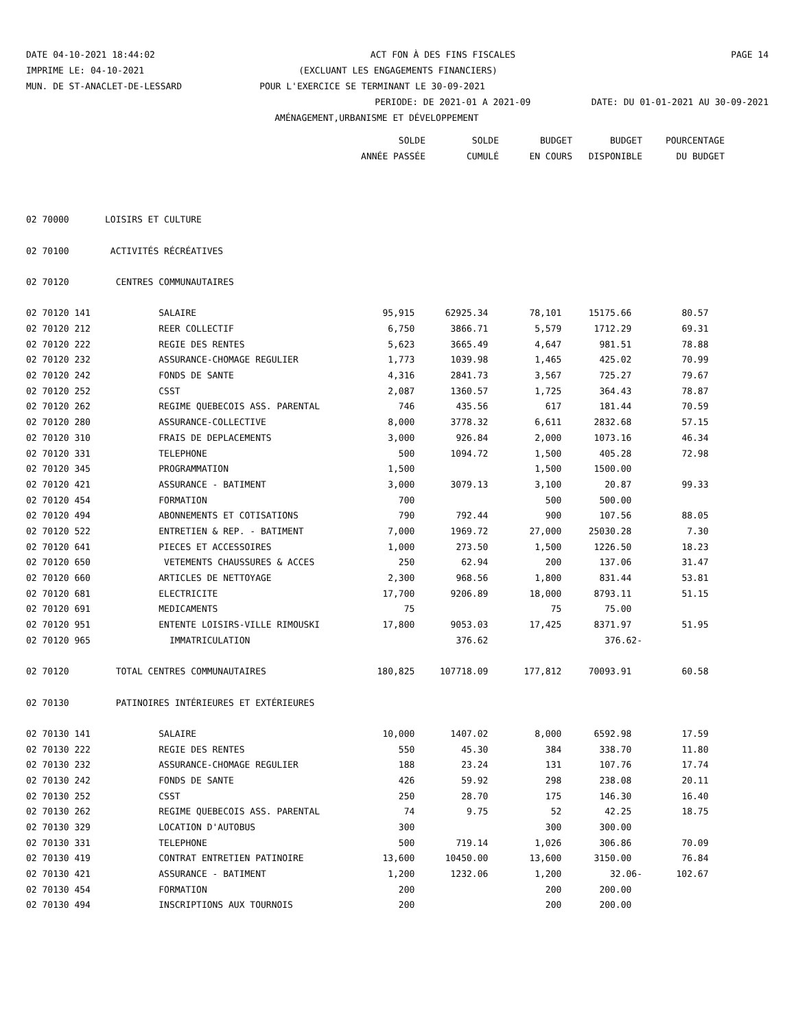DATE 04-10-2021 18:44:02 ACT FON À DES FINS FISCALES PAGE 14
IMPRIME LE: 04-10-2021 (EXCLUANT LES ENGAGEMENTS FINANCIERS)
MUN. DE ST-ANACLET-DE-LESSARD POUR L'EXERCICE SE TERMINANT LE 30-09-2021
PERIODE: DE 2021-01 A 2021-09 DATE: DU 01-01-2021 AU 30-09-2021
AMÉNAGEMENT,URBANISME ET DÉVELOPPEMENT
| | | SOLDE | SOLDE | BUDGET | BUDGET | POURCENTAGE |
| --- | --- | --- | --- | --- | --- | --- |
| | | ANNÉE PASSÉE | CUMULÉ | EN COURS | DISPONIBLE | DU BUDGET |
| 02 70000 | LOISIRS ET CULTURE | | | | | |
| 02 70100 | ACTIVITÉS RÉCRÉATIVES | | | | | |
| 02 70120 | CENTRES COMMUNAUTAIRES | | | | | |
| 02 70120 141 | SALAIRE | 95,915 | 62925.34 | 78,101 | 15175.66 | 80.57 |
| 02 70120 212 | REER COLLECTIF | 6,750 | 3866.71 | 5,579 | 1712.29 | 69.31 |
| 02 70120 222 | REGIE DES RENTES | 5,623 | 3665.49 | 4,647 | 981.51 | 78.88 |
| 02 70120 232 | ASSURANCE-CHOMAGE REGULIER | 1,773 | 1039.98 | 1,465 | 425.02 | 70.99 |
| 02 70120 242 | FONDS DE SANTE | 4,316 | 2841.73 | 3,567 | 725.27 | 79.67 |
| 02 70120 252 | CSST | 2,087 | 1360.57 | 1,725 | 364.43 | 78.87 |
| 02 70120 262 | REGIME QUEBECOIS ASS. PARENTAL | 746 | 435.56 | 617 | 181.44 | 70.59 |
| 02 70120 280 | ASSURANCE-COLLECTIVE | 8,000 | 3778.32 | 6,611 | 2832.68 | 57.15 |
| 02 70120 310 | FRAIS DE DEPLACEMENTS | 3,000 | 926.84 | 2,000 | 1073.16 | 46.34 |
| 02 70120 331 | TELEPHONE | 500 | 1094.72 | 1,500 | 405.28 | 72.98 |
| 02 70120 345 | PROGRAMMATION | 1,500 | | 1,500 | 1500.00 | |
| 02 70120 421 | ASSURANCE - BATIMENT | 3,000 | 3079.13 | 3,100 | 20.87 | 99.33 |
| 02 70120 454 | FORMATION | 700 | | 500 | 500.00 | |
| 02 70120 494 | ABONNEMENTS ET COTISATIONS | 790 | 792.44 | 900 | 107.56 | 88.05 |
| 02 70120 522 | ENTRETIEN & REP. - BATIMENT | 7,000 | 1969.72 | 27,000 | 25030.28 | 7.30 |
| 02 70120 641 | PIECES ET ACCESSOIRES | 1,000 | 273.50 | 1,500 | 1226.50 | 18.23 |
| 02 70120 650 | VETEMENTS CHAUSSURES & ACCES | 250 | 62.94 | 200 | 137.06 | 31.47 |
| 02 70120 660 | ARTICLES DE NETTOYAGE | 2,300 | 968.56 | 1,800 | 831.44 | 53.81 |
| 02 70120 681 | ELECTRICITE | 17,700 | 9206.89 | 18,000 | 8793.11 | 51.15 |
| 02 70120 691 | MEDICAMENTS | 75 | | 75 | 75.00 | |
| 02 70120 951 | ENTENTE LOISIRS-VILLE RIMOUSKI | 17,800 | 9053.03 | 17,425 | 8371.97 | 51.95 |
| 02 70120 965 | IMMATRICULATION | | 376.62 | | 376.62- | |
| 02 70120 | TOTAL CENTRES COMMUNAUTAIRES | 180,825 | 107718.09 | 177,812 | 70093.91 | 60.58 |
| 02 70130 | PATINOIRES INTÉRIEURES ET EXTÉRIEURES | | | | | |
| 02 70130 141 | SALAIRE | 10,000 | 1407.02 | 8,000 | 6592.98 | 17.59 |
| 02 70130 222 | REGIE DES RENTES | 550 | 45.30 | 384 | 338.70 | 11.80 |
| 02 70130 232 | ASSURANCE-CHOMAGE REGULIER | 188 | 23.24 | 131 | 107.76 | 17.74 |
| 02 70130 242 | FONDS DE SANTE | 426 | 59.92 | 298 | 238.08 | 20.11 |
| 02 70130 252 | CSST | 250 | 28.70 | 175 | 146.30 | 16.40 |
| 02 70130 262 | REGIME QUEBECOIS ASS. PARENTAL | 74 | 9.75 | 52 | 42.25 | 18.75 |
| 02 70130 329 | LOCATION D'AUTOBUS | 300 | | 300 | 300.00 | |
| 02 70130 331 | TELEPHONE | 500 | 719.14 | 1,026 | 306.86 | 70.09 |
| 02 70130 419 | CONTRAT ENTRETIEN PATINOIRE | 13,600 | 10450.00 | 13,600 | 3150.00 | 76.84 |
| 02 70130 421 | ASSURANCE - BATIMENT | 1,200 | 1232.06 | 1,200 | 32.06- | 102.67 |
| 02 70130 454 | FORMATION | 200 | | 200 | 200.00 | |
| 02 70130 494 | INSCRIPTIONS AUX TOURNOIS | 200 | | 200 | 200.00 | |